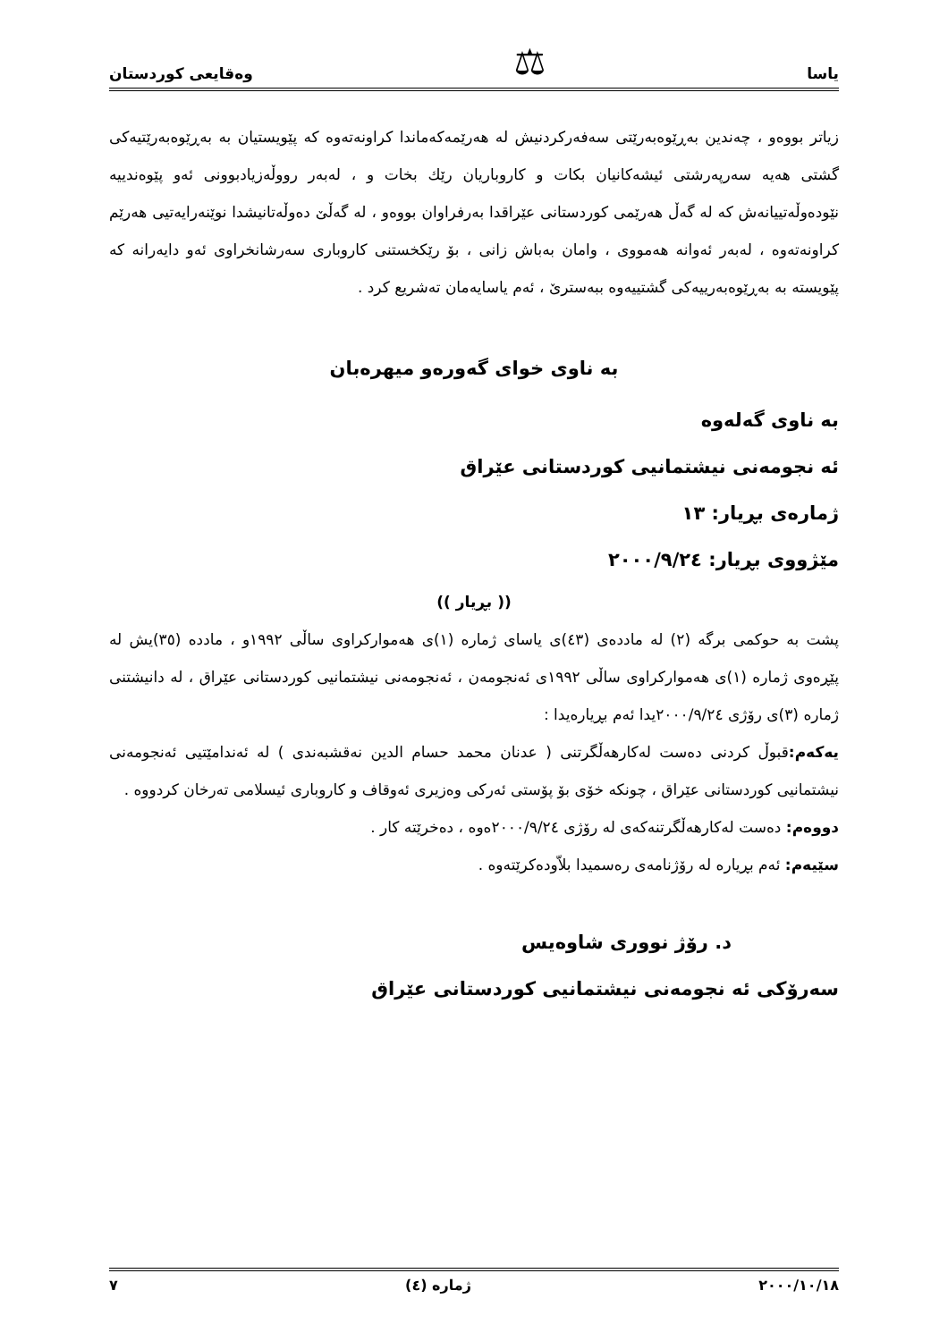یاسا ⚖ وەقایعی کوردستان
زیاتر بووەو ، چەندین بەڕێوەبەرێتی سەفەرکردنیش لە هەرێمەکەماندا کراونەتەوە کە پێویستیان بە بەڕێوەبەرێتیەکی گشتی هەیە سەرپەرشتی ئیشەکانیان بکات و کاروباریان رێك بخات و ، لەبەر رووڵەزیادبوونی ئەو پێوەندییە نێودەوڵەتییانەش کە لە گەڵ هەرێمی کوردستانی عێراقدا بەرفراوان بووەو ، لە گەڵێ دەوڵەتانیشدا نوێنەرایەتیی هەرێم کراونەتەوە ، لەبەر ئەوانە هەمووی ، وامان بەباش زانی ، بۆ رێکخستنی کاروباری سەرشانخراوی ئەو دایەرانە کە پێویستە بە بەڕێوەبەرییەکی گشتییەوە ببەسترێ ، ئەم یاسایەمان تەشریع کرد .
بە ناوی خوای گەورەو میهرەبان
بە ناوی گەلەوە
ئە نجومەنی نیشتمانیی کوردستانی عێراق
ژمارەی بڕیار: ١٣
مێژووی بڕیار: ٢٠٠٠/٩/٢٤
(( بڕیار ))
پشت بە حوکمی برگە (٢) لە ماددەی (٤٣)ی یاسای ژمارە (١)ی هەموارکراوی ساڵی ١٩٩٢و ، ماددە (٣٥)یش لە پێڕەوی ژمارە (١)ی هەموارکراوی ساڵی ١٩٩٢ی ئەنجومەن ، ئەنجومەنی نیشتمانیی کوردستانی عێراق ، لە دانیشتنی ژمارە (٣)ی رۆژی ٢٠٠٠/٩/٢٤یدا ئەم بڕیارەیدا :
یەکەم: قبوڵ کردنی دەست لەکارهەڵگرتنی ( عدنان محمد حسام الدین نەقشبەندی ) لە ئەندامێتیی ئەنجومەنی نیشتمانیی کوردستانی عێراق ، چونکە خۆی بۆ پۆستی ئەرکی وەزیری ئەوقاف و کاروباری ئیسلامی تەرخان کردووە .
دووەم: دەست لەکارهەڵگرتنەکەی لە رۆژی ٢٠٠٠/٩/٢٤ەوە ، دەخرێتە کار .
سێیەم: ئەم بڕیارە لە رۆژنامەی رەسمیدا بلاّودەکرێتەوە .
د. رۆژ نووری شاوەیس
سەرۆکی ئە نجومەنی نیشتمانیی کوردستانی عێراق
٢٠٠٠/١٠/١٨ ژمارە (٤) ٧